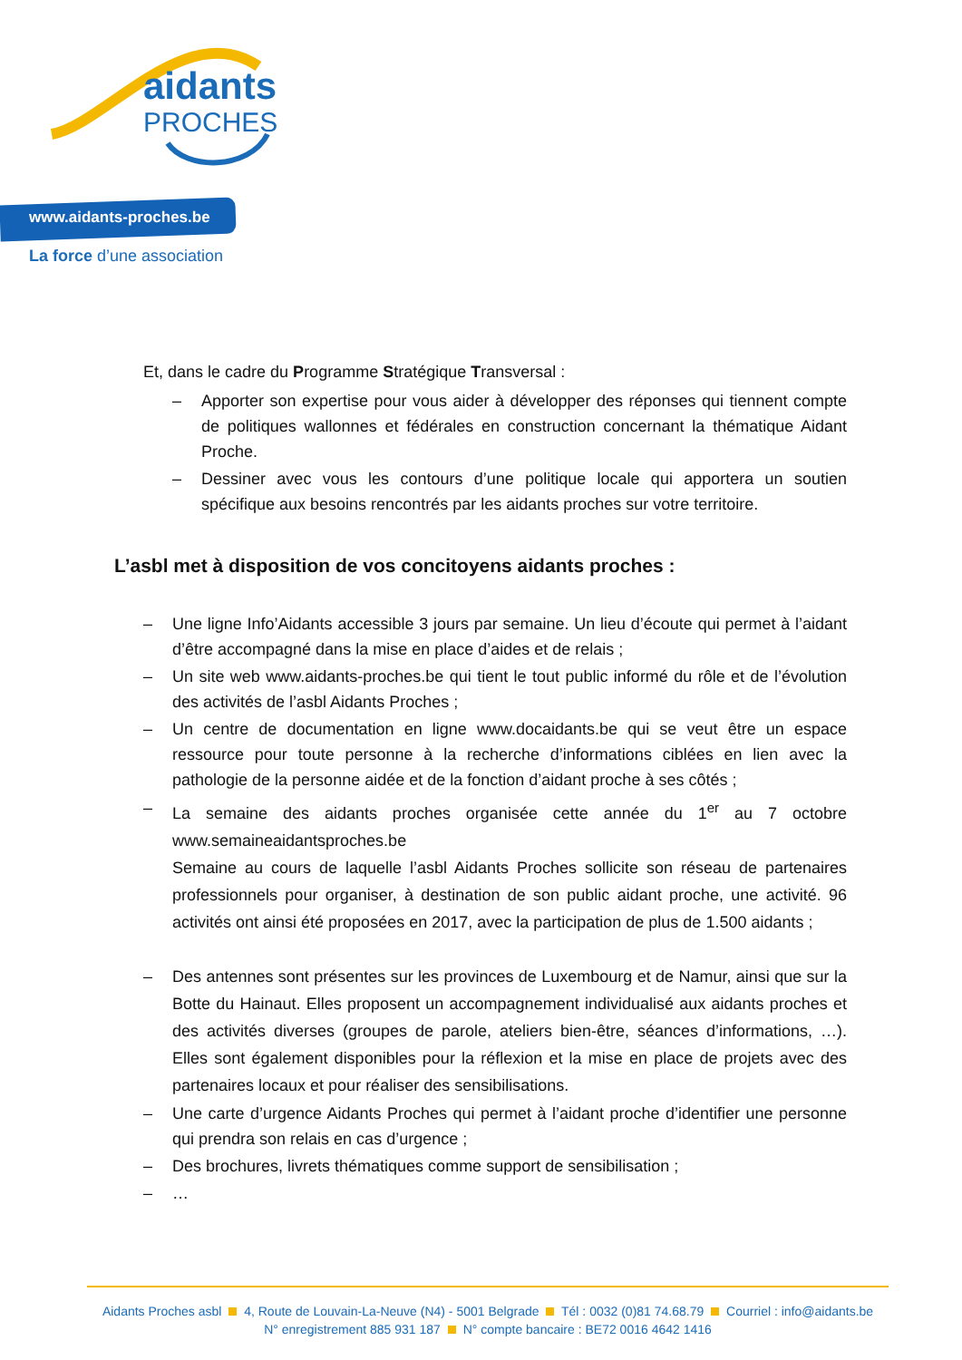aidants
PROCHES
www.aidants-proches.be
La force d’une association
Et, dans le cadre du Programme Stratégique Transversal :
– Apporter son expertise pour vous aider à développer des réponses qui tiennent compte de politiques wallonnes et fédérales en construction concernant la thématique Aidant Proche.
– Dessiner avec vous les contours d’une politique locale qui apportera un soutien spécifique aux besoins rencontrés par les aidants proches sur votre territoire.
L’asbl met à disposition de vos concitoyens aidants proches :
– Une ligne Info’Aidants accessible 3 jours par semaine. Un lieu d’écoute qui permet à l’aidant d’être accompagné dans la mise en place d’aides et de relais ;
– Un site web www.aidants-proches.be qui tient le tout public informé du rôle et de l’évolution des activités de l’asbl Aidants Proches ;
– Un centre de documentation en ligne www.docaidants.be qui se veut être un espace ressource pour toute personne à la recherche d’informations ciblées en lien avec la pathologie de la personne aidée et de la fonction d’aidant proche à ses côtés ;
– La semaine des aidants proches organisée cette année du 1<sup>er</sup> au 7 octobre www.semaineaidantsproches.be
Semaine au cours de laquelle l’asbl Aidants Proches sollicite son réseau de partenaires professionnels pour organiser, à destination de son public aidant proche, une activité. 96 activités ont ainsi été proposées en 2017, avec la participation de plus de 1.500 aidants ;
– Des antennes sont présentes sur les provinces de Luxembourg et de Namur, ainsi que sur la Botte du Hainaut. Elles proposent un accompagnement individualisé aux aidants proches et des activités diverses (groupes de parole, ateliers bien-être, séances d’informations, …). Elles sont également disponibles pour la réflexion et la mise en place de projets avec des partenaires locaux et pour réaliser des sensibilisations.
– Une carte d’urgence Aidants Proches qui permet à l’aidant proche d’identifier une personne qui prendra son relais en cas d’urgence ;
– Des brochures, livrets thématiques comme support de sensibilisation ;
– …
Aidants Proches asbl 4, Route de Louvain-La-Neuve (N4) - 5001 Belgrade Tél : 0032 (0)81 74.68.79 Courriel : info@aidants.be
N° enregistrement 885 931 187 N° compte bancaire : BE72 0016 4642 1416